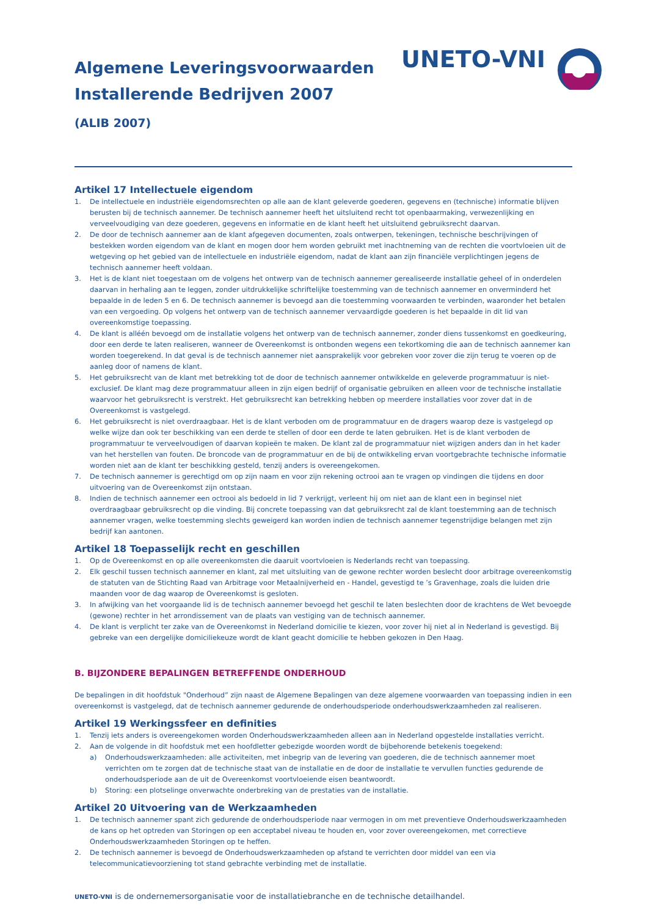Algemene Leveringsvoorwaarden
Installerende Bedrijven 2007
(ALIB 2007)
UNETO-VNI
Artikel 17 Intellectuele eigendom
1. De intellectuele en industriële eigendomsrechten op alle aan de klant geleverde goederen, gegevens en (technische) informatie blijven berusten bij de technisch aannemer. De technisch aannemer heeft het uitsluitend recht tot openbaarmaking, verwezenlijking en verveelvoudiging van deze goederen, gegevens en informatie en de klant heeft het uitsluitend gebruiksrecht daarvan.
2. De door de technisch aannemer aan de klant afgegeven documenten, zoals ontwerpen, tekeningen, technische beschrijvingen of bestekken worden eigendom van de klant en mogen door hem worden gebruikt met inachtneming van de rechten die voortvloeien uit de wetgeving op het gebied van de intellectuele en industriële eigendom, nadat de klant aan zijn financiële verplichtingen jegens de technisch aannemer heeft voldaan.
3. Het is de klant niet toegestaan om de volgens het ontwerp van de technisch aannemer gerealiseerde installatie geheel of in onderdelen daarvan in herhaling aan te leggen, zonder uitdrukkelijke schriftelijke toestemming van de technisch aannemer en onverminderd het bepaalde in de leden 5 en 6. De technisch aannemer is bevoegd aan die toestemming voorwaarden te verbinden, waaronder het betalen van een vergoeding. Op volgens het ontwerp van de technisch aannemer vervaardigde goederen is het bepaalde in dit lid van overeenkomstige toepassing.
4. De klant is alléén bevoegd om de installatie volgens het ontwerp van de technisch aannemer, zonder diens tussenkomst en goedkeuring, door een derde te laten realiseren, wanneer de Overeenkomst is ontbonden wegens een tekortkoming die aan de technisch aannemer kan worden toegerekend. In dat geval is de technisch aannemer niet aansprakelijk voor gebreken voor zover die zijn terug te voeren op de aanleg door of namens de klant.
5. Het gebruiksrecht van de klant met betrekking tot de door de technisch aannemer ontwikkelde en geleverde programmatuur is niet-exclusief. De klant mag deze programmatuur alleen in zijn eigen bedrijf of organisatie gebruiken en alleen voor de technische installatie waarvoor het gebruiksrecht is verstrekt. Het gebruiksrecht kan betrekking hebben op meerdere installaties voor zover dat in de Overeenkomst is vastgelegd.
6. Het gebruiksrecht is niet overdraagbaar. Het is de klant verboden om de programmatuur en de dragers waarop deze is vastgelegd op welke wijze dan ook ter beschikking van een derde te stellen of door een derde te laten gebruiken. Het is de klant verboden de programmatuur te verveelvoudigen of daarvan kopieën te maken. De klant zal de programmatuur niet wijzigen anders dan in het kader van het herstellen van fouten. De broncode van de programmatuur en de bij de ontwikkeling ervan voortgebrachte technische informatie worden niet aan de klant ter beschikking gesteld, tenzij anders is overeengekomen.
7. De technisch aannemer is gerechtigd om op zijn naam en voor zijn rekening octrooi aan te vragen op vindingen die tijdens en door uitvoering van de Overeenkomst zijn ontstaan.
8. Indien de technisch aannemer een octrooi als bedoeld in lid 7 verkrijgt, verleent hij om niet aan de klant een in beginsel niet overdraagbaar gebruiksrecht op die vinding. Bij concrete toepassing van dat gebruiksrecht zal de klant toestemming aan de technisch aannemer vragen, welke toestemming slechts geweigerd kan worden indien de technisch aannemer tegenstrijdige belangen met zijn bedrijf kan aantonen.
Artikel 18 Toepasselijk recht en geschillen
1. Op de Overeenkomst en op alle overeenkomsten die daaruit voortvloeien is Nederlands recht van toepassing.
2. Elk geschil tussen technisch aannemer en klant, zal met uitsluiting van de gewone rechter worden beslecht door arbitrage overeenkomstig de statuten van de Stichting Raad van Arbitrage voor Metaalnijverheid en - Handel, gevestigd te ’s Gravenhage, zoals die luiden drie maanden voor de dag waarop de Overeenkomst is gesloten.
3. In afwijking van het voorgaande lid is de technisch aannemer bevoegd het geschil te laten beslechten door de krachtens de Wet bevoegde (gewone) rechter in het arrondissement van de plaats van vestiging van de technisch aannemer.
4. De klant is verplicht ter zake van de Overeenkomst in Nederland domicilie te kiezen, voor zover hij niet al in Nederland is gevestigd. Bij gebreke van een dergelijke domiciliekeuze wordt de klant geacht domicilie te hebben gekozen in Den Haag.
B. BIJZONDERE BEPALINGEN BETREFFENDE ONDERHOUD
De bepalingen in dit hoofdstuk "Onderhoud” zijn naast de Algemene Bepalingen van deze algemene voorwaarden van toepassing indien in een overeenkomst is vastgelegd, dat de technisch aannemer gedurende de onderhoudsperiode onderhoudswerkzaamheden zal realiseren.
Artikel 19 Werkingssfeer en definities
1. Tenzij iets anders is overeengekomen worden Onderhoudswerkzaamheden alleen aan in Nederland opgestelde installaties verricht.
2. Aan de volgende in dit hoofdstuk met een hoofdletter gebezigde woorden wordt de bijbehorende betekenis toegekend:
a) Onderhoudswerkzaamheden: alle activiteiten, met inbegrip van de levering van goederen, die de technisch aannemer moet verrichten om te zorgen dat de technische staat van de installatie en de door de installatie te vervullen functies gedurende de onderhoudsperiode aan de uit de Overeenkomst voortvloeiende eisen beantwoordt.
b) Storing: een plotselinge onverwachte onderbreking van de prestaties van de installatie.
Artikel 20 Uitvoering van de Werkzaamheden
1. De technisch aannemer spant zich gedurende de onderhoudsperiode naar vermogen in om met preventieve Onderhoudswerkzaamheden de kans op het optreden van Storingen op een acceptabel niveau te houden en, voor zover overeengekomen, met correctieve Onderhoudswerkzaamheden Storingen op te heffen.
2. De technisch aannemer is bevoegd de Onderhoudswerkzaamheden op afstand te verrichten door middel van een via telecommunicatievoorziening tot stand gebrachte verbinding met de installatie.
UNETO-VNI is de ondernemersorganisatie voor de installatiebranche en de technische detailhandel.